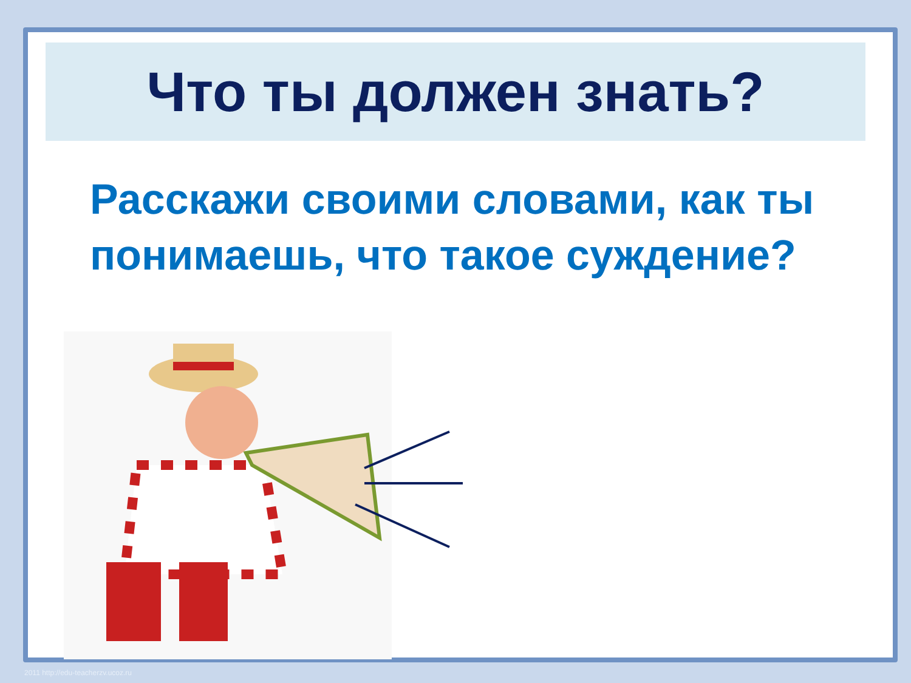Что ты должен знать?
Расскажи своими словами, как ты
понимаешь, что такое суждение?
2011 http://edu-teacherzv.ucoz.ru